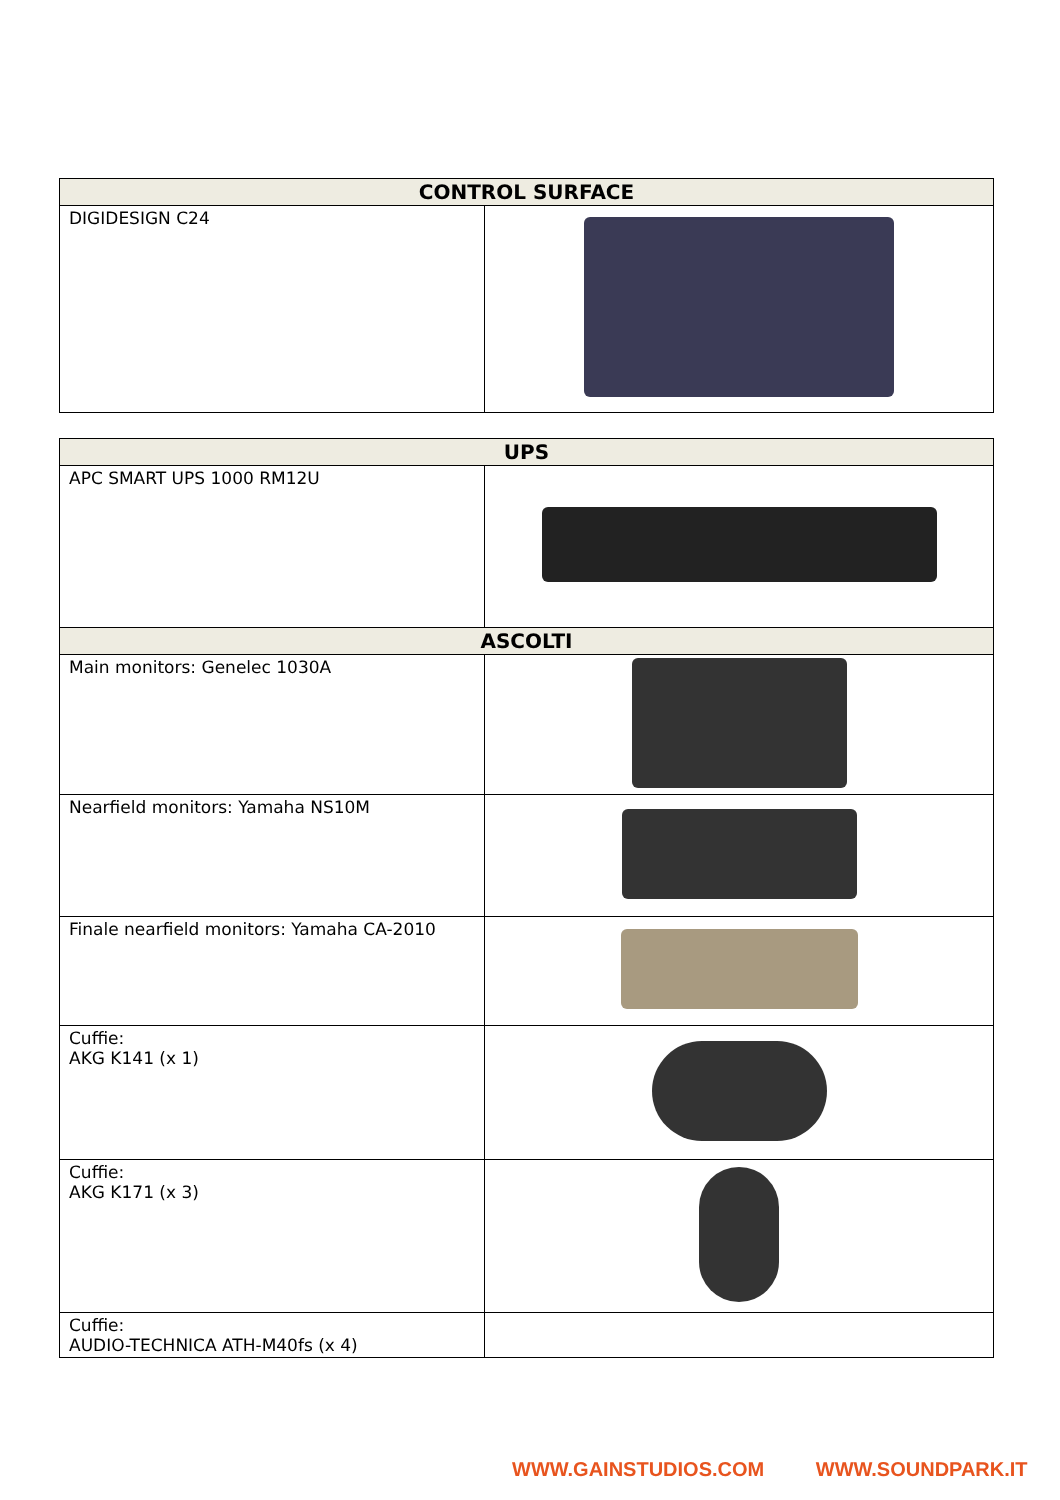| CONTROL SURFACE | |
| --- | --- |
| DIGIDESIGN C24 | |
| UPS | |
| --- | --- |
| APC SMART UPS 1000 RM12U | |
| ASCOLTI | |
| Main monitors: Genelec 1030A | |
| Nearfield monitors: Yamaha NS10M | |
| Finale nearfield monitors: Yamaha CA-2010 | |
| Cuffie: AKG K141 (x 1) | |
| Cuffie: AKG K171 (x 3) | |
| Cuffie: AUDIO-TECHNICA ATH-M40fs (x 4) | |
WWW.GAINSTUDIOS.COM WWW.SOUNDPARK.IT